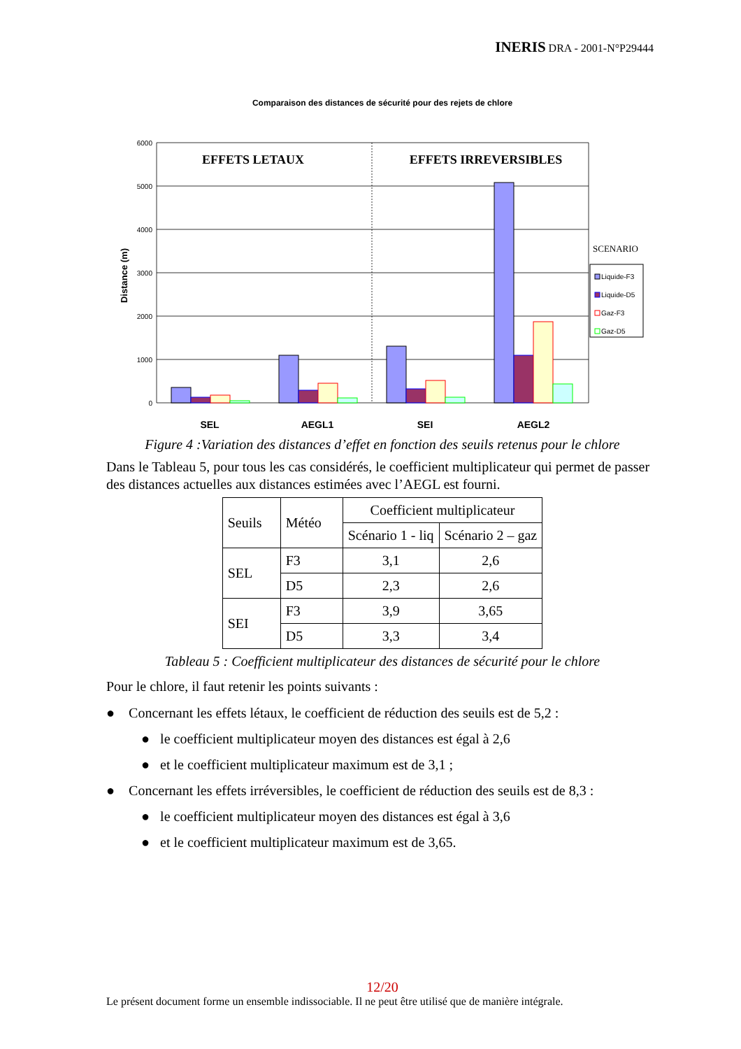INERIS DRA - 2001-N°P29444
Comparaison des distances de sécurité pour des rejets de chlore
Distance (m)
6000
5000
4000
3000
2000
1000
0
EFFETS LETAUX
EFFETS IRREVERSIBLES
SEL
AEGL1
SEI
AEGL2
SCENARIO
Liquide-F3
Liquide-D5
Gaz-F3
Gaz-D5
Figure 4 :Variation des distances d’effet en fonction des seuils retenus pour le chlore
Dans le Tableau 5, pour tous les cas considérés, le coefficient multiplicateur qui permet de passer des distances actuelles aux distances estimées avec l’AEGL est fourni.
| Seuils | Météo | Coefficient multiplicateur | |
| | | Scénario 1 - liq | Scénario 2 – gaz |
| SEL | F3 | 3,1 | 2,6 |
| | D5 | 2,3 | 2,6 |
| SEI | F3 | 3,9 | 3,65 |
| | D5 | 3,3 | 3,4 |
Tableau 5 : Coefficient multiplicateur des distances de sécurité pour le chlore
Pour le chlore, il faut retenir les points suivants :
● Concernant les effets létaux, le coefficient de réduction des seuils est de 5,2 :
● le coefficient multiplicateur moyen des distances est égal à 2,6
● et le coefficient multiplicateur maximum est de 3,1 ;
● Concernant les effets irréversibles, le coefficient de réduction des seuils est de 8,3 :
● le coefficient multiplicateur moyen des distances est égal à 3,6
● et le coefficient multiplicateur maximum est de 3,65.
12/20
Le présent document forme un ensemble indissociable. Il ne peut être utilisé que de manière intégrale.